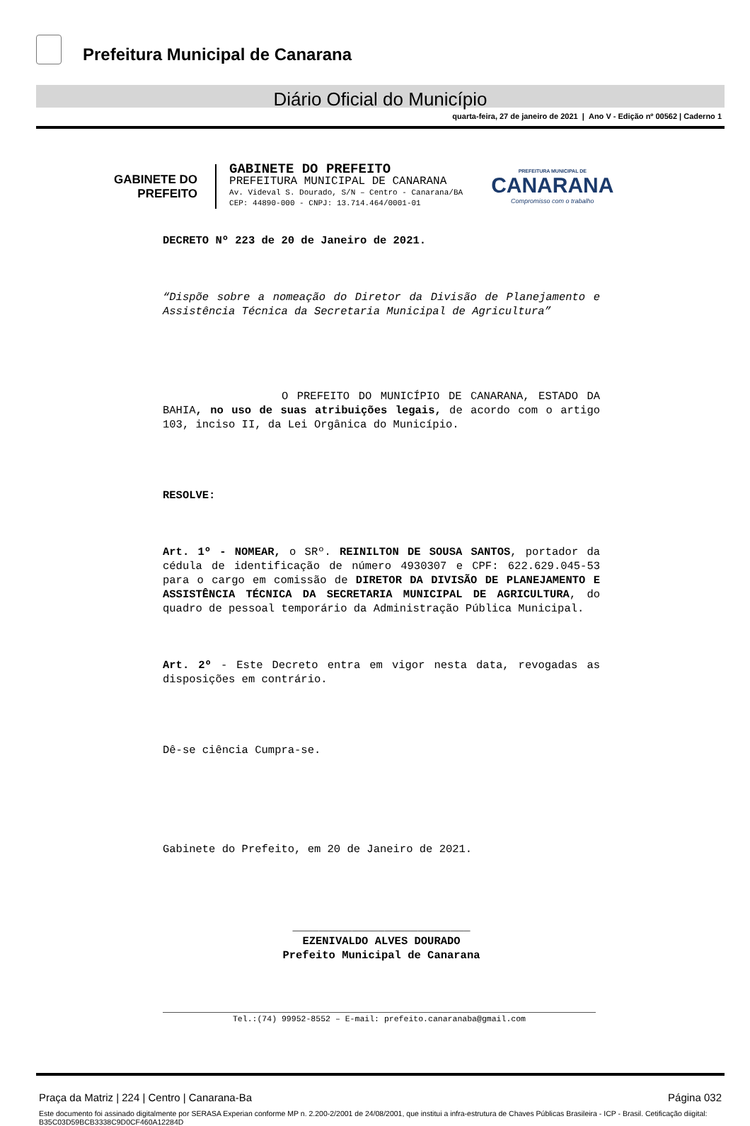Prefeitura Municipal de Canarana
Diário Oficial do Município
quarta-feira, 27 de janeiro de 2021 | Ano V - Edição nº 00562 | Caderno 1
GABINETE DO
PREFEITO
GABINETE DO PREFEITO
PREFEITURA MUNICIPAL DE CANARANA
Av. Videval S. Dourado, S/N – Centro - Canarana/BA
CEP: 44890-000 - CNPJ: 13.714.464/0001-01
PREFEITURA MUNICIPAL DE
CANARANA
Compromisso com o trabalho
DECRETO Nº 223 de 20 de Janeiro de 2021.
“Dispõe sobre a nomeação do Diretor da Divisão de Planejamento e Assistência Técnica da Secretaria Municipal de Agricultura”
O PREFEITO DO MUNICÍPIO DE CANARANA, ESTADO DA BAHIA, no uso de suas atribuições legais, de acordo com o artigo 103, inciso II, da Lei Orgânica do Município.
RESOLVE:
Art. 1º - NOMEAR, o SRº. REINILTON DE SOUSA SANTOS, portador da cédula de identificação de número 4930307 e CPF: 622.629.045-53 para o cargo em comissão de DIRETOR DA DIVISÃO DE PLANEJAMENTO E ASSISTÊNCIA TÉCNICA DA SECRETARIA MUNICIPAL DE AGRICULTURA, do quadro de pessoal temporário da Administração Pública Municipal.
Art. 2º - Este Decreto entra em vigor nesta data, revogadas as disposições em contrário.
Dê-se ciência Cumpra-se.
Gabinete do Prefeito, em 20 de Janeiro de 2021.
___________________________
EZENIVALDO ALVES DOURADO
Prefeito Municipal de Canarana
Tel.:(74) 99952-8552 – E-mail: prefeito.canaranaba@gmail.com
Praça da Matriz | 224 | Centro | Canarana-Ba Página 032
Este documento foi assinado digitalmente por SERASA Experian conforme MP n. 2.200-2/2001 de 24/08/2001, que institui a infra-estrutura de Chaves Públicas Brasileira - ICP - Brasil. Cetificação diigital: B35C03D59BCB3338C9D0CF460A12284D